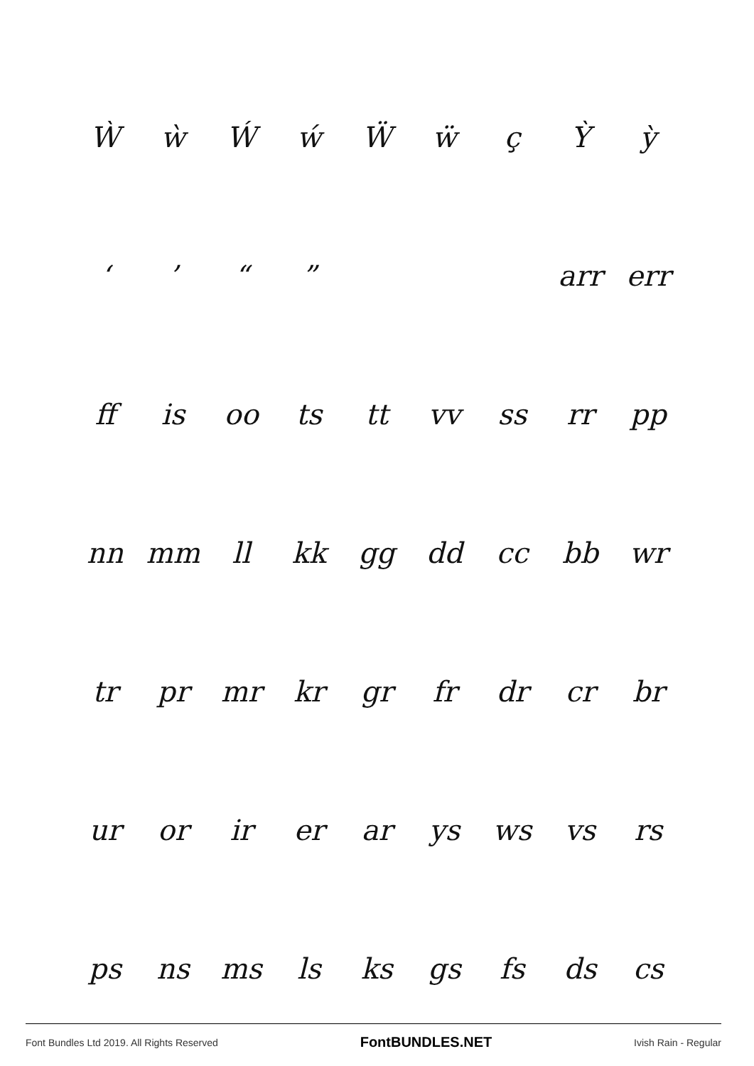| Ẁ | ẁ | Ẃ | ẃ | Ẅ | ẅ | ç | Ỳ | ỳ |
| ‘ | ’ | “ | ” | | | | arr | err |
| ff | is | oo | ts | tt | vv | ss | rr | pp |
| nn | mm | ll | kk | gg | dd | cc | bb | wr |
| tr | pr | mr | kr | gr | fr | dr | cr | br |
| ur | or | ir | er | ar | ys | ws | vs | rs |
| ps | ns | ms | ls | ks | gs | fs | ds | cs |
Font Bundles Ltd 2019. All Rights Reserved FontBUNDLES.NET Ivish Rain - Regular